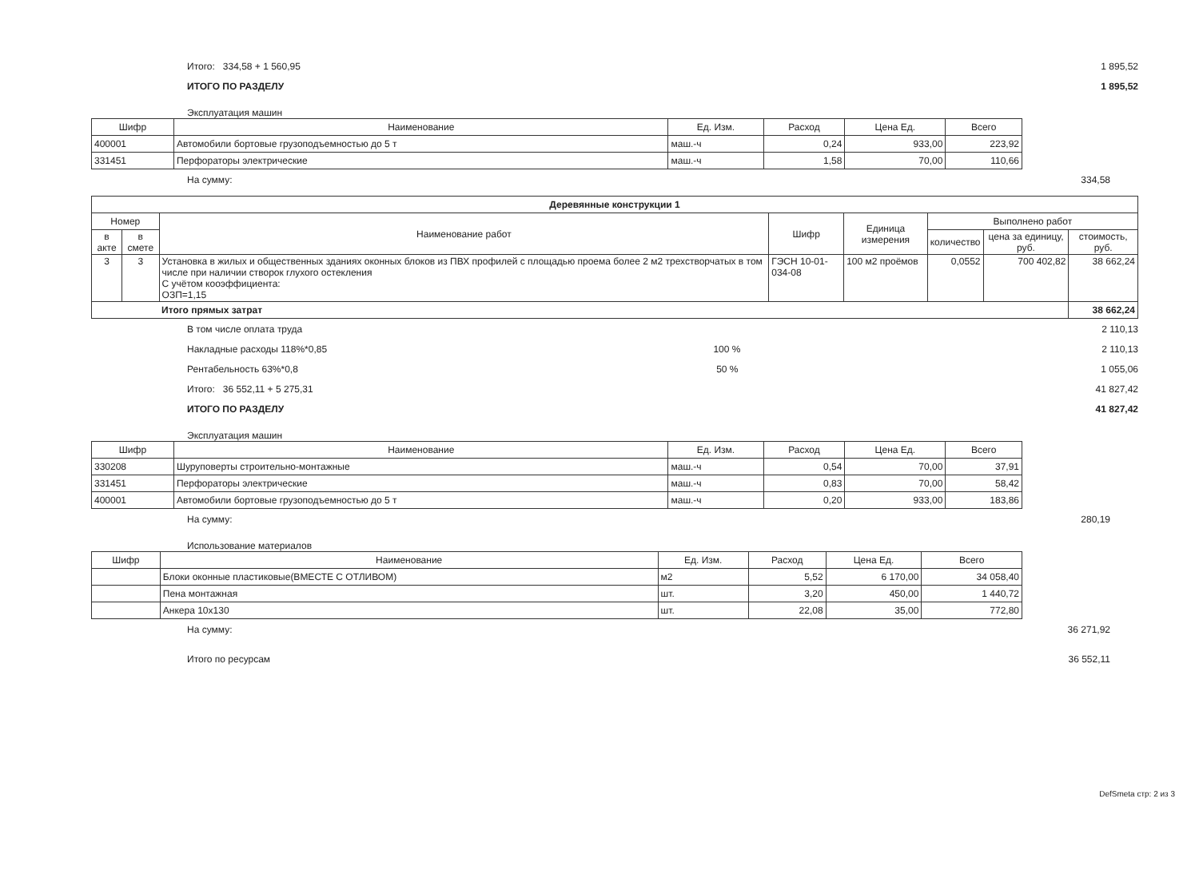Итого: 334,58 + 1 560,95 1 895,52
ИТОГО ПО РАЗДЕЛУ 1 895,52
Эксплуатация машин
| Шифр | Наименование | Ед. Изм. | Расход | Цена Ед. | Всего |
| --- | --- | --- | --- | --- | --- |
| 400001 | Автомобили бортовые грузоподъемностью до 5 т | маш.-ч | 0,24 | 933,00 | 223,92 |
| 331451 | Перфораторы электрические | маш.-ч | 1,58 | 70,00 | 110,66 |
На сумму: 334,58
| Деревянные конструкции 1 | | | | | | | |
| --- | --- | --- | --- | --- | --- | --- | --- |
| Номер | | Наименование работ | Шифр | Единица измерения | Выполнено работ | | |
| в акте | в смете | | | | количество | цена за единицу, руб. | стоимость, руб. |
| 3 | 3 | Установка в жилых и общественных зданиях оконных блоков из ПВХ профилей с площадью проема более 2 м2 трехстворчатых в том числе при наличии створок глухого остекления С учётом кооэффициента: ОЗП=1,15 | ГЭСН 10-01-034-08 | 100 м2 проёмов | 0,0552 | 700 402,82 | 38 662,24 |
| | | Итого прямых затрат | | | | | 38 662,24 |
В том числе оплата труда 2 110,13
Накладные расходы 118%*0,85 100 % 2 110,13
Рентабельность 63%*0,8 50 % 1 055,06
Итого: 36 552,11 + 5 275,31 41 827,42
ИТОГО ПО РАЗДЕЛУ 41 827,42
Эксплуатация машин
| Шифр | Наименование | Ед. Изм. | Расход | Цена Ед. | Всего |
| --- | --- | --- | --- | --- | --- |
| 330208 | Шуруповерты строительно-монтажные | маш.-ч | 0,54 | 70,00 | 37,91 |
| 331451 | Перфораторы электрические | маш.-ч | 0,83 | 70,00 | 58,42 |
| 400001 | Автомобили бортовые грузоподъемностью до 5 т | маш.-ч | 0,20 | 933,00 | 183,86 |
На сумму: 280,19
Использование материалов
| Шифр | Наименование | Ед. Изм. | Расход | Цена Ед. | Всего |
| --- | --- | --- | --- | --- | --- |
| | Блоки оконные пластиковые(ВМЕСТЕ С ОТЛИВОМ) | м2 | 5,52 | 6 170,00 | 34 058,40 |
| | Пена монтажная | шт. | 3,20 | 450,00 | 1 440,72 |
| | Анкера 10х130 | шт. | 22,08 | 35,00 | 772,80 |
На сумму: 36 271,92
Итого по ресурсам 36 552,11
DefSmeta стр: 2 из 3